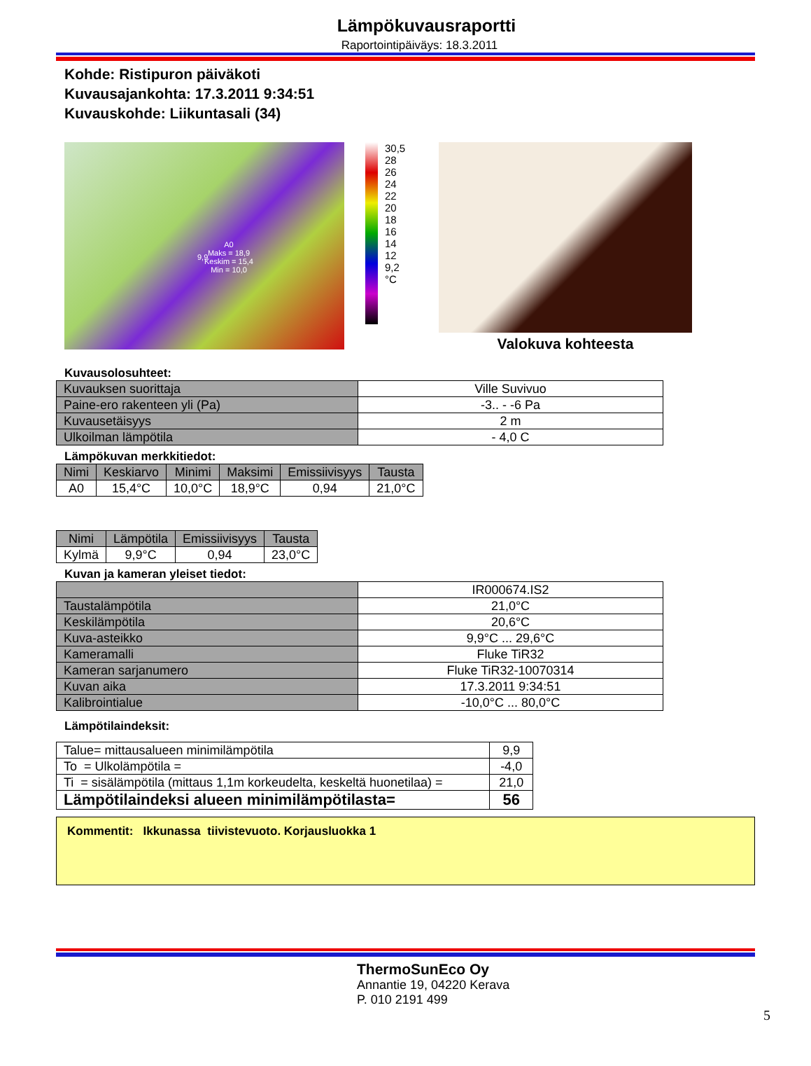Lämpökuvausraportti
Raportointipäiväys: 18.3.2011
Kohde: Ristipuron päiväkoti
Kuvausajankohta: 17.3.2011 9:34:51
Kuvauskohde: Liikuntasali (34)
A0
Maks = 18,9
Keskim = 15,4
Min = 10,0
9,9
30,5
28
26
24
22
20
18
16
14
12
9,2
°C
Valokuva kohteesta
Kuvausolosuhteet:
| Kuvauksen suorittaja | Ville Suvivuo |
| Paine-ero rakenteen yli (Pa) | -3.. - -6 Pa |
| Kuvausetäisyys | 2 m |
| Ulkoilman lämpötila | - 4,0 C |
Lämpökuvan merkkitiedot:
| Nimi | Keskiarvo | Minimi | Maksimi | Emissiivisyys | Tausta |
| --- | --- | --- | --- | --- | --- |
| A0 | 15,4°C | 10,0°C | 18,9°C | 0,94 | 21,0°C |
| Nimi | Lämpötila | Emissiivisyys | Tausta |
| --- | --- | --- | --- |
| Kylmä | 9,9°C | 0,94 | 23,0°C |
Kuvan ja kameran yleiset tiedot:
| | IR000674.IS2 |
| Taustalämpötila | 21,0°C |
| Keskilämpötila | 20,6°C |
| Kuva-asteikko | 9,9°C ... 29,6°C |
| Kameramalli | Fluke TiR32 |
| Kameran sarjanumero | Fluke TiR32-10070314 |
| Kuvan aika | 17.3.2011 9:34:51 |
| Kalibrointialue | -10,0°C ... 80,0°C |
Lämpötilaindeksit:
| Talue= mittausalueen minimilämpötila | 9,9 |
| To = Ulkolämpötila = | -4,0 |
| Ti = sisälämpötila (mittaus 1,1m korkeudelta, keskeltä huonetilaa) = | 21,0 |
| Lämpötilaindeksi alueen minimilämpötilasta= | 56 |
Kommentit: Ikkunassa tiivistevuoto. Korjausluokka 1
ThermoSunEco Oy
Annantie 19, 04220 Kerava
P. 010 2191 499
5